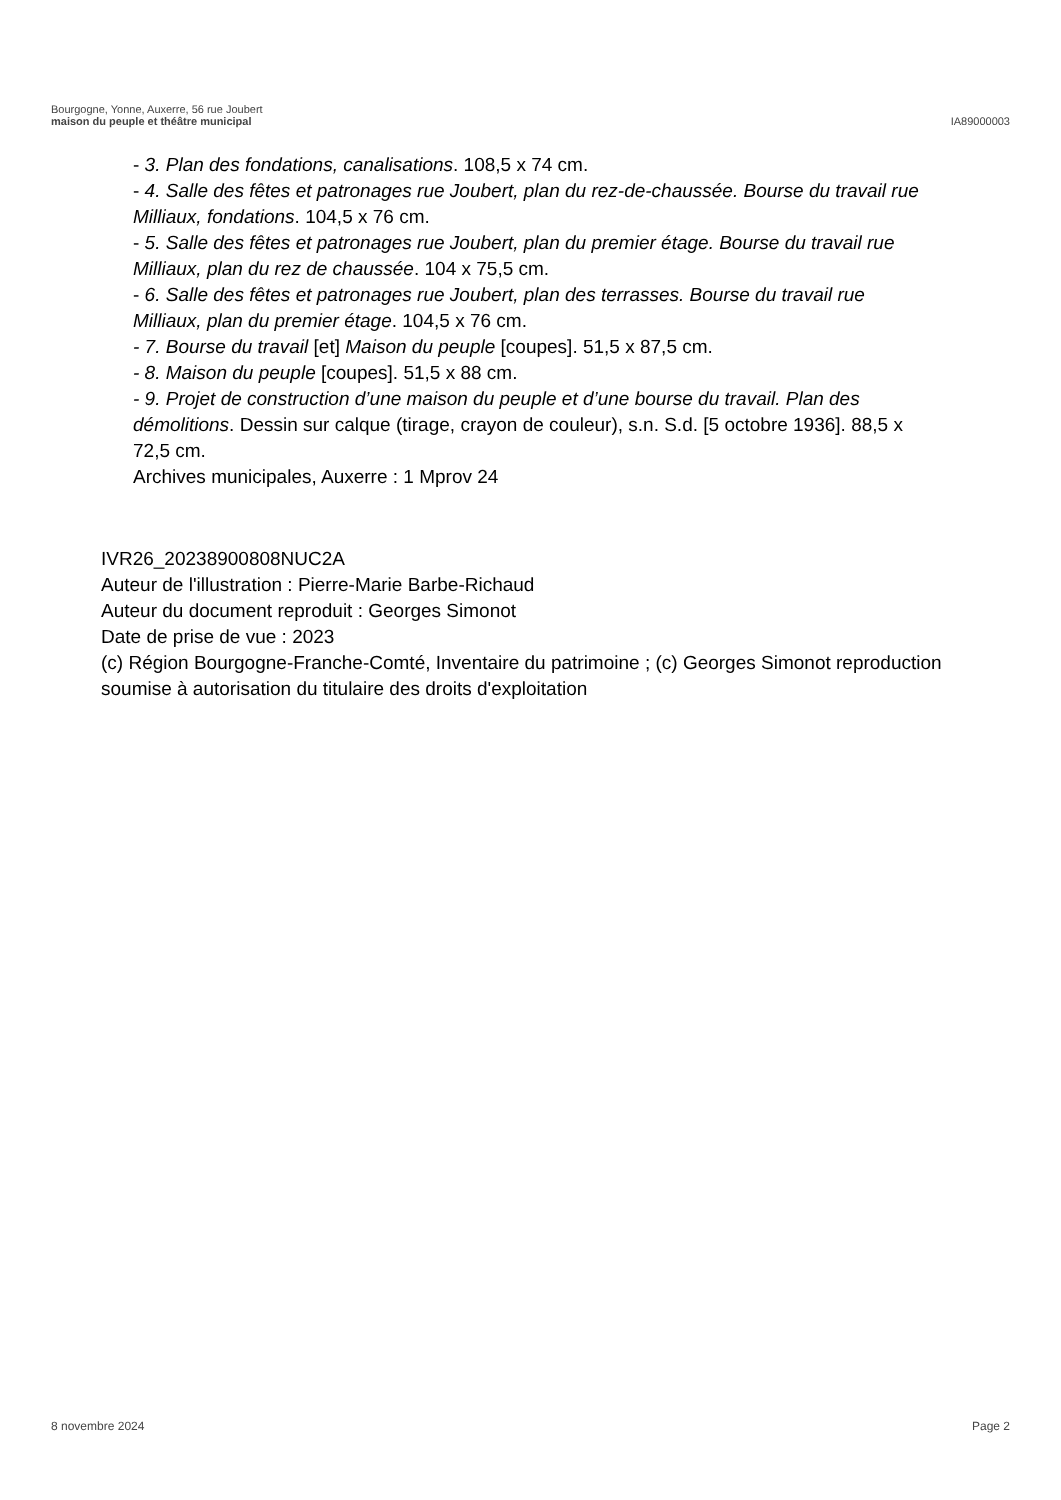Bourgogne, Yonne, Auxerre, 56 rue Joubert
maison du peuple et théâtre municipal
IA89000003
- 3. Plan des fondations, canalisations. 108,5 x 74 cm.
- 4. Salle des fêtes et patronages rue Joubert, plan du rez-de-chaussée. Bourse du travail rue Milliaux, fondations. 104,5 x 76 cm.
- 5. Salle des fêtes et patronages rue Joubert, plan du premier étage. Bourse du travail rue Milliaux, plan du rez de chaussée. 104 x 75,5 cm.
- 6. Salle des fêtes et patronages rue Joubert, plan des terrasses. Bourse du travail rue Milliaux, plan du premier étage. 104,5 x 76 cm.
- 7. Bourse du travail [et] Maison du peuple [coupes]. 51,5 x 87,5 cm.
- 8. Maison du peuple [coupes]. 51,5 x 88 cm.
- 9. Projet de construction d’une maison du peuple et d’une bourse du travail. Plan des démolitions. Dessin sur calque (tirage, crayon de couleur), s.n. S.d. [5 octobre 1936]. 88,5 x 72,5 cm.
Archives municipales, Auxerre : 1 Mprov 24
IVR26_20238900808NUC2A
Auteur de l'illustration : Pierre-Marie Barbe-Richaud
Auteur du document reproduit : Georges Simonot
Date de prise de vue : 2023
(c) Région Bourgogne-Franche-Comté, Inventaire du patrimoine ; (c) Georges Simonot reproduction soumise à autorisation du titulaire des droits d'exploitation
8 novembre 2024 Page 2